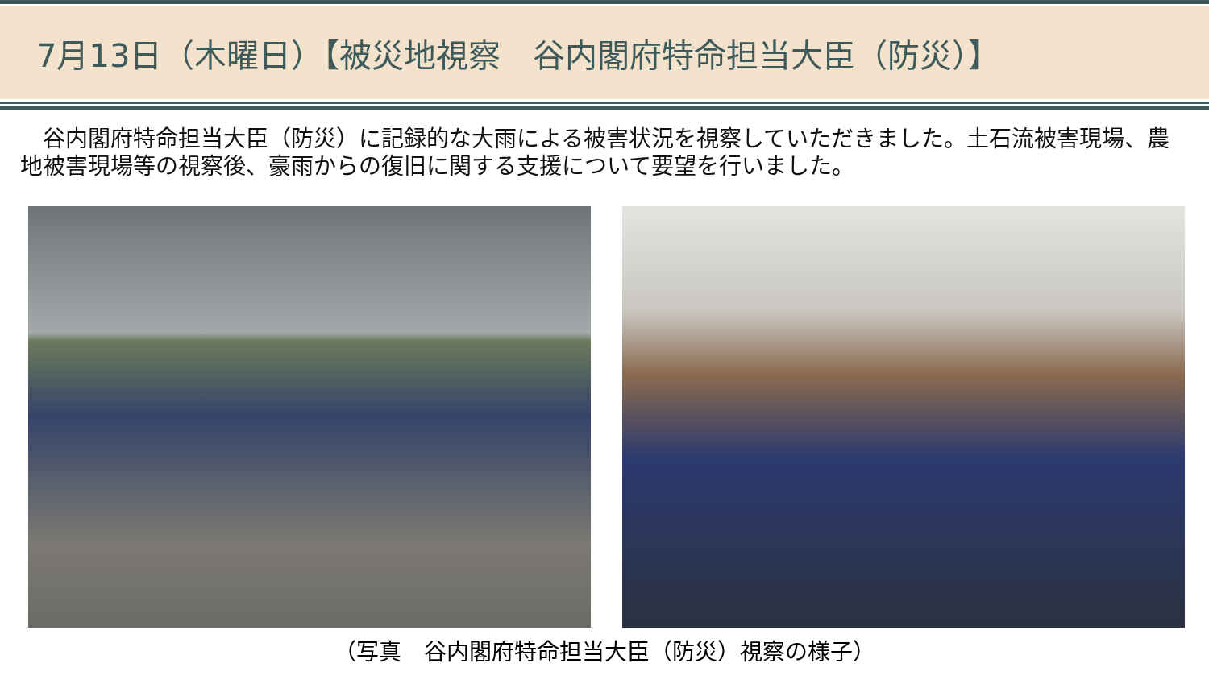7月13日（木曜日）【被災地視察　谷内閣府特命担当大臣（防災）】
　谷内閣府特命担当大臣（防災）に記録的な大雨による被害状況を視察していただきました。土石流被害現場、農地被害現場等の視察後、豪雨からの復旧に関する支援について要望を行いました。
（写真　谷内閣府特命担当大臣（防災）視察の様子）